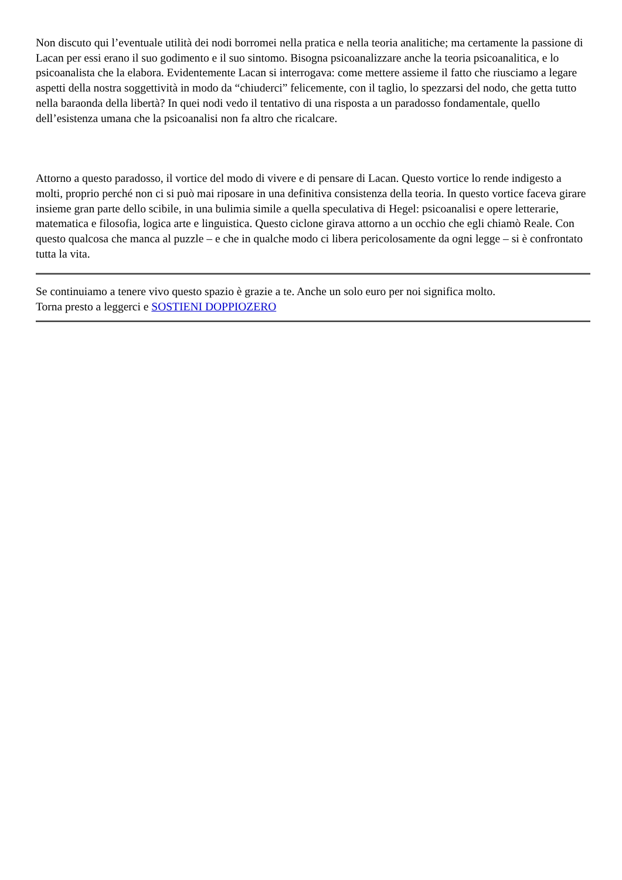Non discuto qui l’eventuale utilità dei nodi borromei nella pratica e nella teoria analitiche; ma certamente la passione di Lacan per essi erano il suo godimento e il suo sintomo. Bisogna psicoanalizzare anche la teoria psicoanalitica, e lo psicoanalista che la elabora. Evidentemente Lacan si interrogava: come mettere assieme il fatto che riusciamo a legare aspetti della nostra soggettività in modo da “chiuderci” felicemente, con il taglio, lo spezzarsi del nodo, che getta tutto nella baraonda della libertà? In quei nodi vedo il tentativo di una risposta a un paradosso fondamentale, quello dell’esistenza umana che la psicoanalisi non fa altro che ricalcare.
Attorno a questo paradosso, il vortice del modo di vivere e di pensare di Lacan. Questo vortice lo rende indigesto a molti, proprio perché non ci si può mai riposare in una definitiva consistenza della teoria. In questo vortice faceva girare insieme gran parte dello scibile, in una bulimia simile a quella speculativa di Hegel: psicoanalisi e opere letterarie, matematica e filosofia, logica arte e linguistica. Questo ciclone girava attorno a un occhio che egli chiamò Reale. Con questo qualcosa che manca al puzzle – e che in qualche modo ci libera pericolosamente da ogni legge – si è confrontato tutta la vita.
Se continuiamo a tenere vivo questo spazio è grazie a te. Anche un solo euro per noi significa molto.
Torna presto a leggerci e SOSTIENI DOPPIOZERO